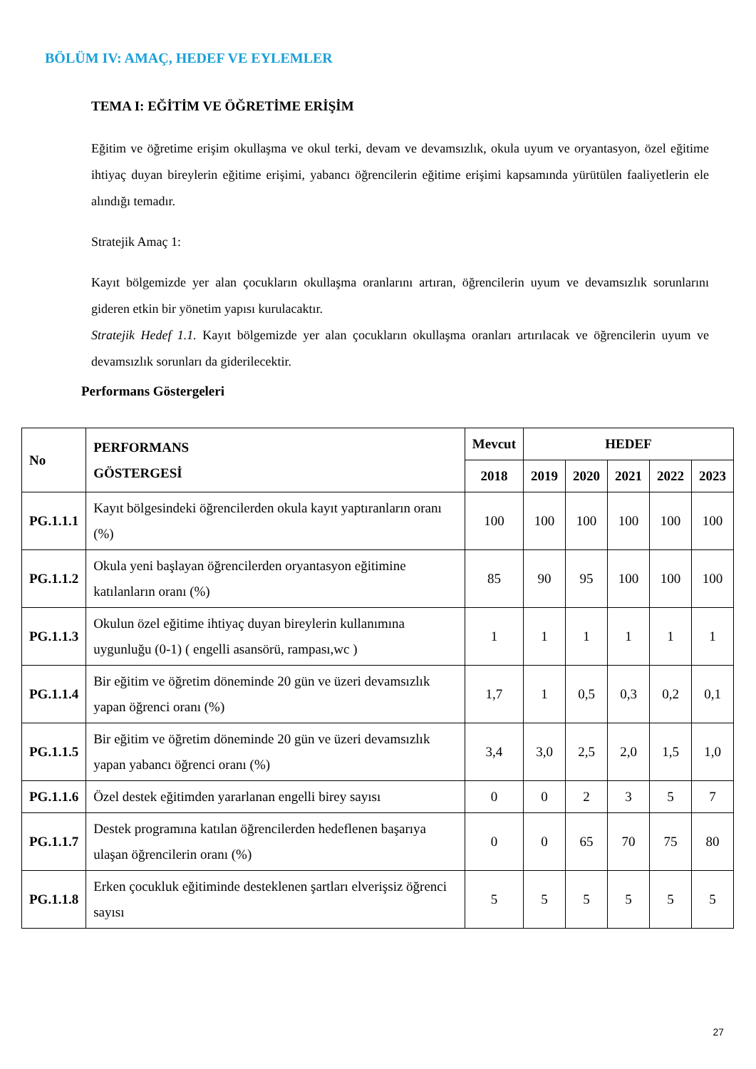BÖLÜM IV: AMAÇ, HEDEF VE EYLEMLER
TEMA I: EĞİTİM VE ÖĞRETİME ERİŞİM
Eğitim ve öğretime erişim okullaşma ve okul terki, devam ve devamsızlık, okula uyum ve oryantasyon, özel eğitime ihtiyaç duyan bireylerin eğitime erişimi, yabancı öğrencilerin eğitime erişimi kapsamında yürütülen faaliyetlerin ele alındığı temadır.
Stratejik Amaç 1:
Kayıt bölgemizde yer alan çocukların okullaşma oranlarını artıran, öğrencilerin uyum ve devamsızlık sorunlarını gideren etkin bir yönetim yapısı kurulacaktır.
Stratejik Hedef 1.1. Kayıt bölgemizde yer alan çocukların okullaşma oranları artırılacak ve öğrencilerin uyum ve devamsızlık sorunları da giderilecektir.
Performans Göstergeleri
| No | PERFORMANS GÖSTERGESİ | Mevcut | HEDEF | | | | |
| --- | --- | --- | --- | --- | --- | --- | --- |
| | | 2018 | 2019 | 2020 | 2021 | 2022 | 2023 |
| PG.1.1.1 | Kayıt bölgesindeki öğrencilerden okula kayıt yaptıranların oranı (%) | 100 | 100 | 100 | 100 | 100 | 100 |
| PG.1.1.2 | Okula yeni başlayan öğrencilerden oryantasyon eğitimine katılanların oranı (%) | 85 | 90 | 95 | 100 | 100 | 100 |
| PG.1.1.3 | Okulun özel eğitime ihtiyaç duyan bireylerin kullanımına uygunluğu (0-1) ( engelli asansörü, rampası,wc ) | 1 | 1 | 1 | 1 | 1 | 1 |
| PG.1.1.4 | Bir eğitim ve öğretim döneminde 20 gün ve üzeri devamsızlık yapan öğrenci oranı (%) | 1,7 | 1 | 0,5 | 0,3 | 0,2 | 0,1 |
| PG.1.1.5 | Bir eğitim ve öğretim döneminde 20 gün ve üzeri devamsızlık yapan yabancı öğrenci oranı (%) | 3,4 | 3,0 | 2,5 | 2,0 | 1,5 | 1,0 |
| PG.1.1.6 | Özel destek eğitimden yararlanan engelli birey sayısı | 0 | 0 | 2 | 3 | 5 | 7 |
| PG.1.1.7 | Destek programına katılan öğrencilerden hedeflenen başarıya ulaşan öğrencilerin oranı (%) | 0 | 0 | 65 | 70 | 75 | 80 |
| PG.1.1.8 | Erken çocukluk eğitiminde desteklenen şartları elverişsiz öğrenci sayısı | 5 | 5 | 5 | 5 | 5 | 5 |
27